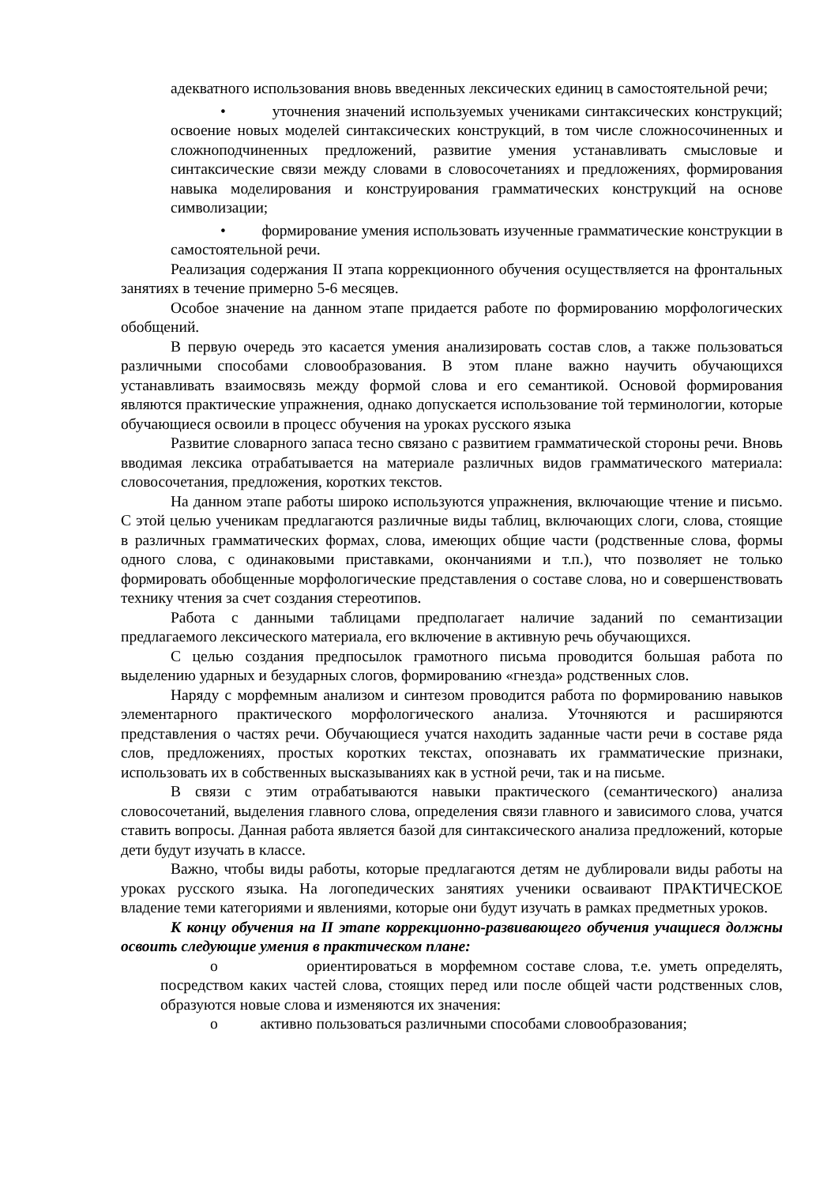адекватного использования вновь введенных лексических единиц в самостоятельной речи;
• уточнения значений используемых учениками синтаксических конструкций; освоение новых моделей синтаксических конструкций, в том числе сложносочиненных и сложноподчиненных предложений, развитие умения устанавливать смысловые и синтаксические связи между словами в словосочетаниях и предложениях, формирования навыка моделирования и конструирования грамматических конструкций на основе символизации;
• формирование умения использовать изученные грамматические конструкции в самостоятельной речи.
Реализация содержания II этапа коррекционного обучения осуществляется на фронтальных занятиях в течение примерно 5-6 месяцев.
Особое значение на данном этапе придается работе по формированию морфологических обобщений.
В первую очередь это касается умения анализировать состав слов, а также пользоваться различными способами словообразования. В этом плане важно научить обучающихся устанавливать взаимосвязь между формой слова и его семантикой. Основой формирования являются практические упражнения, однако допускается использование той терминологии, которые обучающиеся освоили в процесс обучения на уроках русского языка
Развитие словарного запаса тесно связано с развитием грамматической стороны речи. Вновь вводимая лексика отрабатывается на материале различных видов грамматического материала: словосочетания, предложения, коротких текстов.
На данном этапе работы широко используются упражнения, включающие чтение и письмо. С этой целью ученикам предлагаются различные виды таблиц, включающих слоги, слова, стоящие в различных грамматических формах, слова, имеющих общие части (родственные слова, формы одного слова, с одинаковыми приставками, окончаниями и т.п.), что позволяет не только формировать обобщенные морфологические представления о составе слова, но и совершенствовать технику чтения за счет создания стереотипов.
Работа с данными таблицами предполагает наличие заданий по семантизации предлагаемого лексического материала, его включение в активную речь обучающихся.
С целью создания предпосылок грамотного письма проводится большая работа по выделению ударных и безударных слогов, формированию «гнезда» родственных слов.
Наряду с морфемным анализом и синтезом проводится работа по формированию навыков элементарного практического морфологического анализа. Уточняются и расширяются представления о частях речи. Обучающиеся учатся находить заданные части речи в составе ряда слов, предложениях, простых коротких текстах, опознавать их грамматические признаки, использовать их в собственных высказываниях как в устной речи, так и на письме.
В связи с этим отрабатываются навыки практического (семантического) анализа словосочетаний, выделения главного слова, определения связи главного и зависимого слова, учатся ставить вопросы. Данная работа является базой для синтаксического анализа предложений, которые дети будут изучать в классе.
Важно, чтобы виды работы, которые предлагаются детям не дублировали виды работы на уроках русского языка. На логопедических занятиях ученики осваивают ПРАКТИЧЕСКОЕ владение теми категориями и явлениями, которые они будут изучать в рамках предметных уроков.
К концу обучения на II этапе коррекционно-развивающего обучения учащиеся должны освоить следующие умения в практическом плане:
o ориентироваться в морфемном составе слова, т.е. уметь определять, посредством каких частей слова, стоящих перед или после общей части родственных слов, образуются новые слова и изменяются их значения:
o активно пользоваться различными способами словообразования;